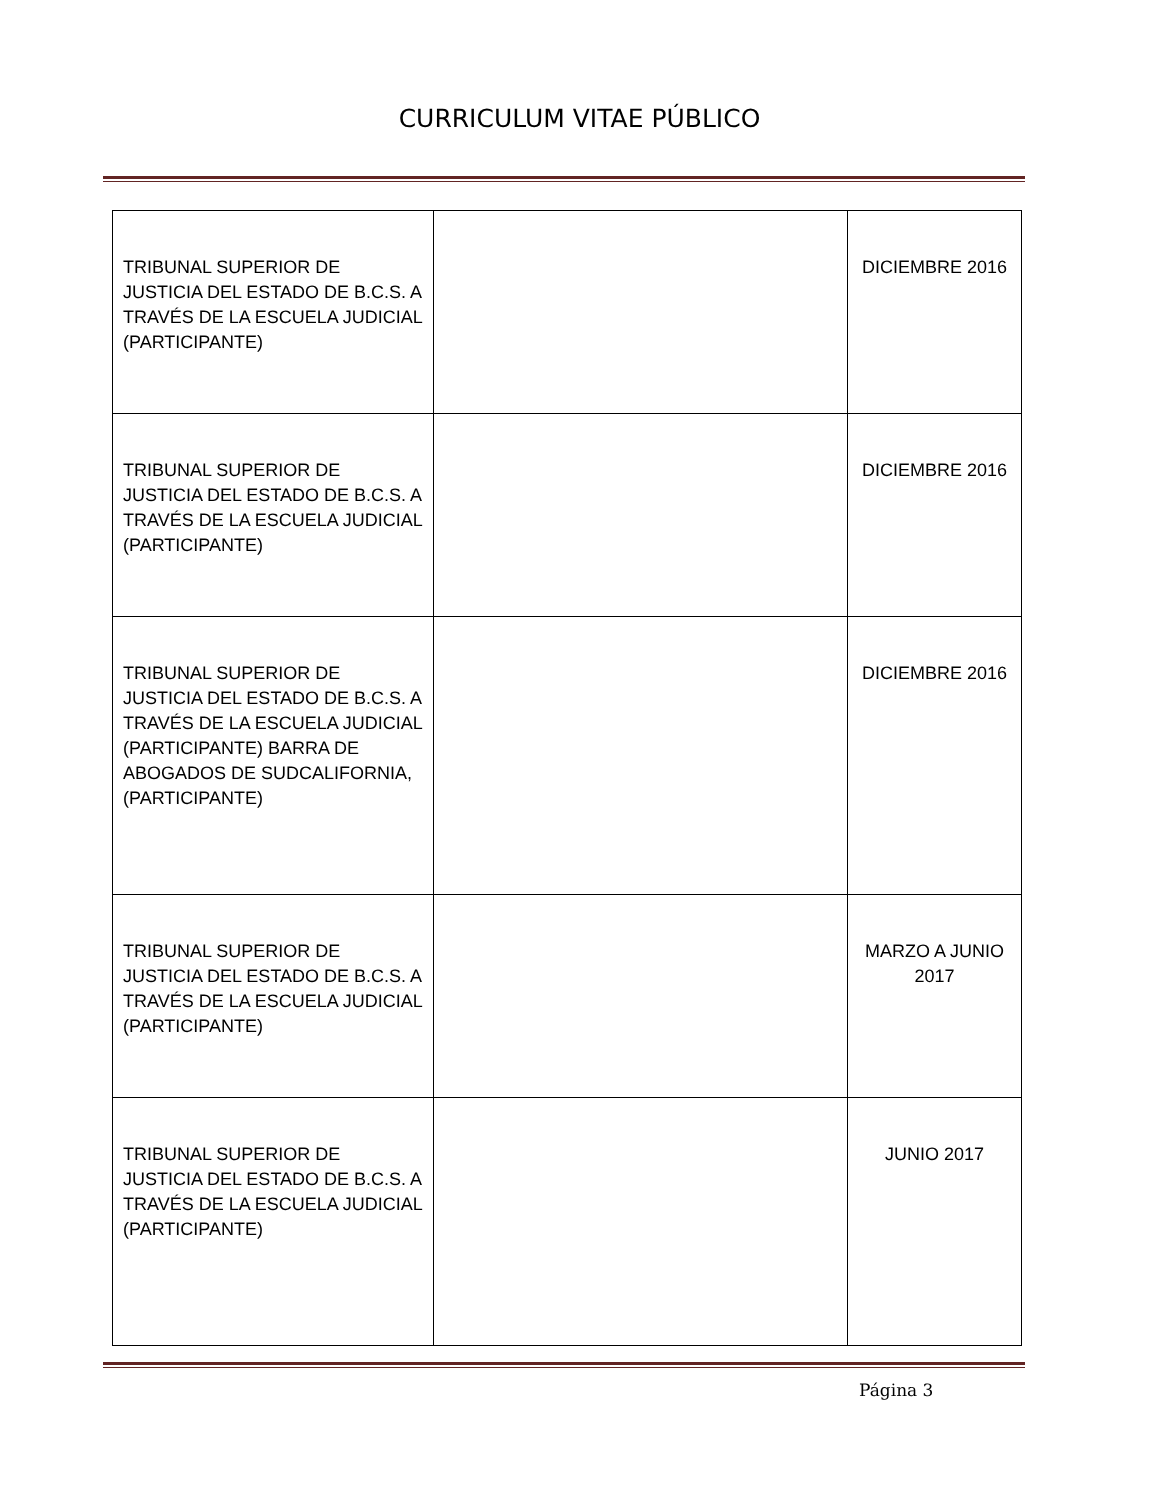CURRICULUM VITAE PÚBLICO
| TRIBUNAL SUPERIOR DE JUSTICIA DEL ESTADO DE B.C.S. A TRAVÉS DE LA ESCUELA JUDICIAL (PARTICIPANTE) | | DICIEMBRE 2016 |
| TRIBUNAL SUPERIOR DE JUSTICIA DEL ESTADO DE B.C.S. A TRAVÉS DE LA ESCUELA JUDICIAL (PARTICIPANTE) | | DICIEMBRE 2016 |
| TRIBUNAL SUPERIOR DE JUSTICIA DEL ESTADO DE B.C.S. A TRAVÉS DE LA ESCUELA JUDICIAL (PARTICIPANTE) BARRA DE ABOGADOS DE SUDCALIFORNIA, (PARTICIPANTE) | | DICIEMBRE 2016 |
| TRIBUNAL SUPERIOR DE JUSTICIA DEL ESTADO DE B.C.S. A TRAVÉS DE LA ESCUELA JUDICIAL (PARTICIPANTE) | | MARZO A JUNIO 2017 |
| TRIBUNAL SUPERIOR DE JUSTICIA DEL ESTADO DE B.C.S. A TRAVÉS DE LA ESCUELA JUDICIAL (PARTICIPANTE) | | JUNIO 2017 |
Página 3